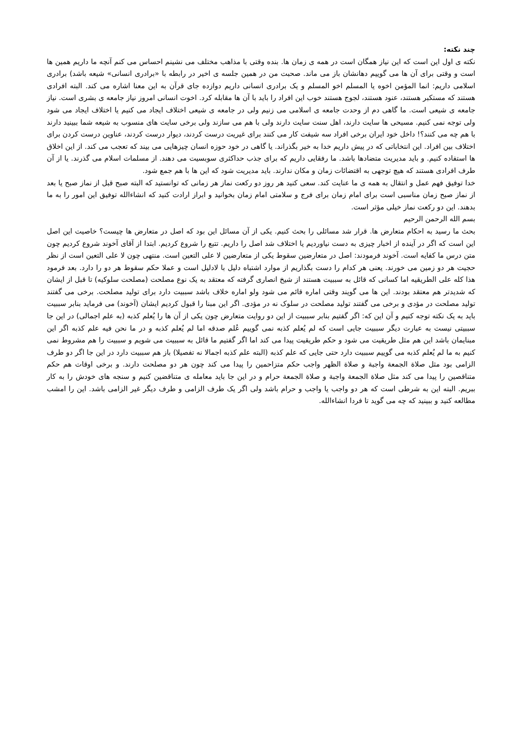چند نکته:
نکته ی اول این است که این نیاز همگان است در همه ی زمان ها. بنده وقتی با مذاهب مختلف می نشینم احساس می کنم آنچه ما داریم همین ها است و وقتی برای آن ها می گوییم دهانشان باز می ماند. صحبت من در همین جلسه ی اخیر در رابطه با «برادری انسانی» شیعه باشد) برادری اسلامی داریم: انما المؤمن اخوه یا المسلم اخو المسلم و یک برادری انسانی داریم دوازده جای قرآن به این معنا اشاره می کند. البته افرادی هستند که مستکبر هستند، عنود هستند، لجوج هستند خوب این افراد را باید با آن ها مقابله کرد. اخوت انسانی امروز نیاز جامعه ی بشری است. نیاز جامعه ی شیعی است. ما گاهی دم از وحدت جامعه ی اسلامی می زنیم ولی در جامعه ی شیعی اختلاف ایجاد می کنیم یا اختلاف ایجاد می شود ولی توجه نمی کنیم. مسیحی ها سایت دارند، اهل سنت سایت دارند ولی با هم می سازند ولی برخی سایت های منسوب به شیعه شما ببینید دارند با هم چه می کنند؟! داخل خود ایران برخی افراد سه شیفت کار می کنند برای غیریت درست کردند، دیوار درست کردند، عناوین درست کردن برای اختلاف بین افراد. این انتخاباتی که در پیش داریم خدا به خیر بگذراند. یا گاهی در خود حوزه انسان چیزهایی می بیند که تعجب می کند. از این اخلاق ها استفاده کنیم. و باید مدیریت متضادها باشد. ما رفقایی داریم که برای جذب حداکثری سوبسیت می دهند. از مسلمات اسلام می گذرند. یا از آن طرف افرادی هستند که هیچ توجهی به اقتضائات زمان و مکان ندارند. باید مدیریت شود که این ها با هم جمع شود.
خدا توفیق فهم عمل و انتقال به همه ی ما عنایت کند. سعی کنید هر روز دو رکعت نماز هر زمانی که توانستید که البته صبح قبل از نماز صبح یا بعد از نماز صبح زمان مناسبی است برای امام زمان برای فرج و سلامتی امام زمان بخوانید و ابراز ارادت کنید که انشاءالله توفیق این امور را به ما بدهند. این دو رکعت نماز خیلی مؤثر است.
بسم الله الرحمن الرحیم
بحث ما رسید به احکام متعارض ها. قرار شد مسائلی را بحث کنیم. یکی از آن مسائل این بود که اصل در متعارض ها چیست؟ خاصیت این اصل این است که اگر در آینده از اخبار چیزی به دست نیاوردیم یا اختلاف شد اصل را داریم. تتبع را شروع کردیم. ابتدا از آقای آخوند شروع کردیم چون متن درس ما کفایه است. آخوند فرمودند: اصل در متعارضین سقوط یکی از متعارضین لا علی التعین است. منتهی چون لا علی التعین است از نظر حجیت هر دو زمین می خورند. یعنی هر کدام را دست بگذاریم از موارد اشتباه دلیل با لادلیل است و عملا حکم سقوط هر دو را دارد. بعد فرمود هذا کله علی الطریقیه اما کسانی که قائل به سببیت هستند از شیخ انصاری گرفته که معتقد به یک نوع مصلحت (مصلحت سلوکیه) تا قبل از ایشان که شدیدتر هم معتقد بودند. این ها می گویند وقتی اماره قائم می شود ولو اماره خلاف باشد سببیت دارد برای تولید مصلحت. برخی می گفتند تولید مصلحت در مؤدی و برخی می گفتند تولید مصلحت در سلوک نه در مؤدی. اگر این مبنا را قبول کردیم ایشان (آخوند) می فرماید بنابر سببیت باید به یک نکته توجه کنیم و آن این که: اگر گفتیم بنابر سببیت از این دو روایت متعارض چون یکی از آن ها را یُعلم کذبه (به علم اجمالی) در این جا سببیتی نیست به عبارت دیگر سببیت جایی است که لم یُعلم کذبه نمی گوییم عُلم صدقه اما لم یُعلم کذبه و در ما نحن فیه علم کذبه اگر این مبنایمان باشد این هم مثل طریقیت می شود و حکم طریقیت پیدا می کند اما اگر گفتیم ما قائل به سببیت می شویم و سببیت را هم مشروط نمی کنیم به ما لم یُعلم کذبه می گوییم سببیت دارد حتی جایی که علم کذبه (البته علم کذبه اجمالا نه تفصیلا) باز هم سببیت دارد در این جا اگر دو طرف الزامی بود مثل صلاة الجمعة واجبة و صلاة الظهر واجب حکم متزاحمین را پیدا می کند چون هر دو مصلحت دارند. و برخی اوقات هم حکم متناقصین را پیدا می کند مثل صلاة الجمعة واجبة و صلاة الجمعة حرام و در این جا باید معامله ی متناقضین کنیم و سنجه های خودش را به کار ببریم. البته این به شرطی است که هر دو واجب یا واجب و حرام باشد ولی اگر یک طرف الزامی و طرف دیگر غیر الزامی باشد. این را امشب مطالعه کنید و ببینید که چه می گوید تا فردا انشاءالله.